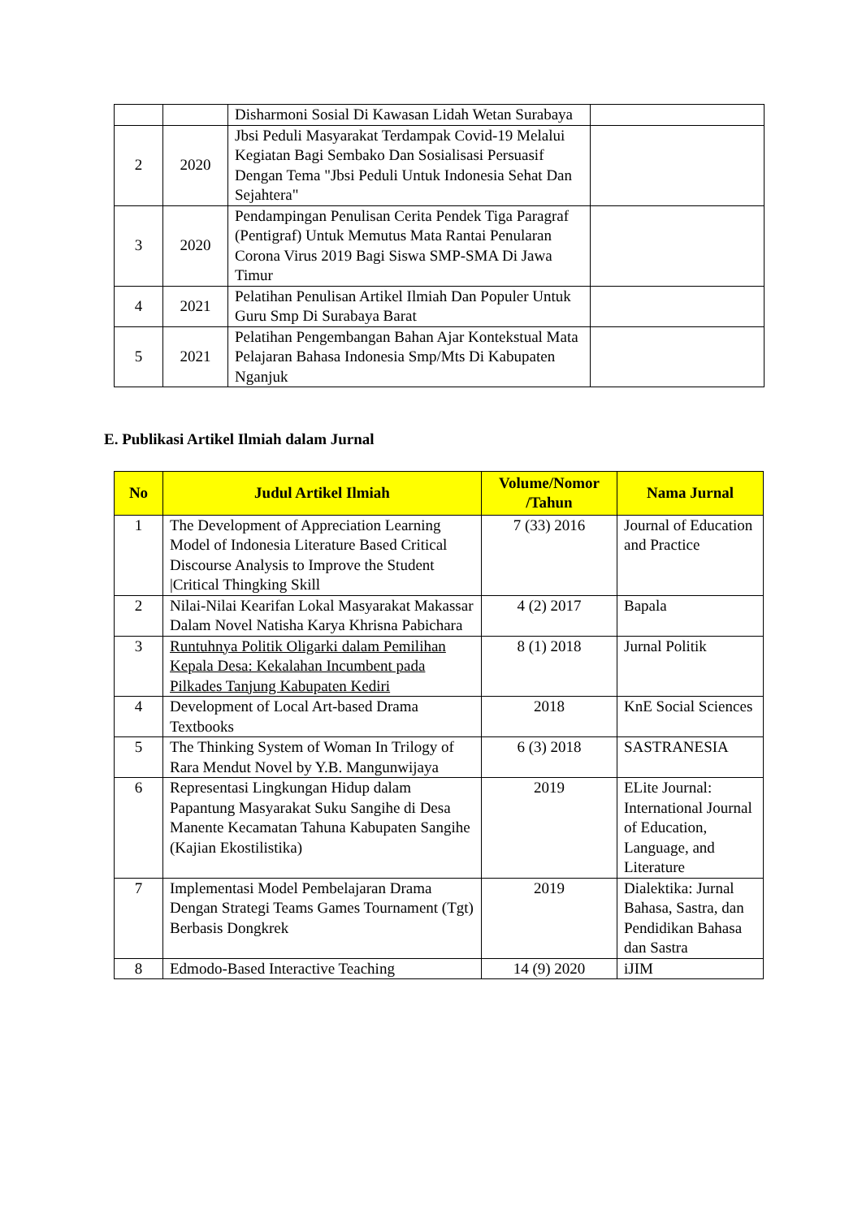| | | Disharmoni Sosial Di Kawasan Lidah Wetan Surabaya | |
| 2 | 2020 | Jbsi Peduli Masyarakat Terdampak Covid-19 Melalui Kegiatan Bagi Sembako Dan Sosialisasi Persuasif Dengan Tema "Jbsi Peduli Untuk Indonesia Sehat Dan Sejahtera" | |
| 3 | 2020 | Pendampingan Penulisan Cerita Pendek Tiga Paragraf (Pentigraf) Untuk Memutus Mata Rantai Penularan Corona Virus 2019 Bagi Siswa SMP-SMA Di Jawa Timur | |
| 4 | 2021 | Pelatihan Penulisan Artikel Ilmiah Dan Populer Untuk Guru Smp Di Surabaya Barat | |
| 5 | 2021 | Pelatihan Pengembangan Bahan Ajar Kontekstual Mata Pelajaran Bahasa Indonesia Smp/Mts Di Kabupaten Nganjuk | |
E. Publikasi Artikel Ilmiah dalam Jurnal
| No | Judul Artikel Ilmiah | Volume/Nomor /Tahun | Nama Jurnal |
| --- | --- | --- | --- |
| 1 | The Development of Appreciation Learning Model of Indonesia Literature Based Critical Discourse Analysis to Improve the Student /Critical Thingking Skill | 7 (33) 2016 | Journal of Education and Practice |
| 2 | Nilai-Nilai Kearifan Lokal Masyarakat Makassar Dalam Novel Natisha Karya Khrisna Pabichara | 4 (2) 2017 | Bapala |
| 3 | Runtuhnya Politik Oligarki dalam Pemilihan Kepala Desa: Kekalahan Incumbent pada Pilkades Tanjung Kabupaten Kediri | 8 (1) 2018 | Jurnal Politik |
| 4 | Development of Local Art-based Drama Textbooks | 2018 | KnE Social Sciences |
| 5 | The Thinking System of Woman In Trilogy of Rara Mendut Novel by Y.B. Mangunwijaya | 6 (3) 2018 | SASTRANESIA |
| 6 | Representasi Lingkungan Hidup dalam Papantung Masyarakat Suku Sangihe di Desa Manente Kecamatan Tahuna Kabupaten Sangihe (Kajian Ekostilistika) | 2019 | ELite Journal: International Journal of Education, Language, and Literature |
| 7 | Implementasi Model Pembelajaran Drama Dengan Strategi Teams Games Tournament (Tgt) Berbasis Dongkrek | 2019 | Dialektika: Jurnal Bahasa, Sastra, dan Pendidikan Bahasa dan Sastra |
| 8 | Edmodo-Based Interactive Teaching | 14 (9) 2020 | iJIM |